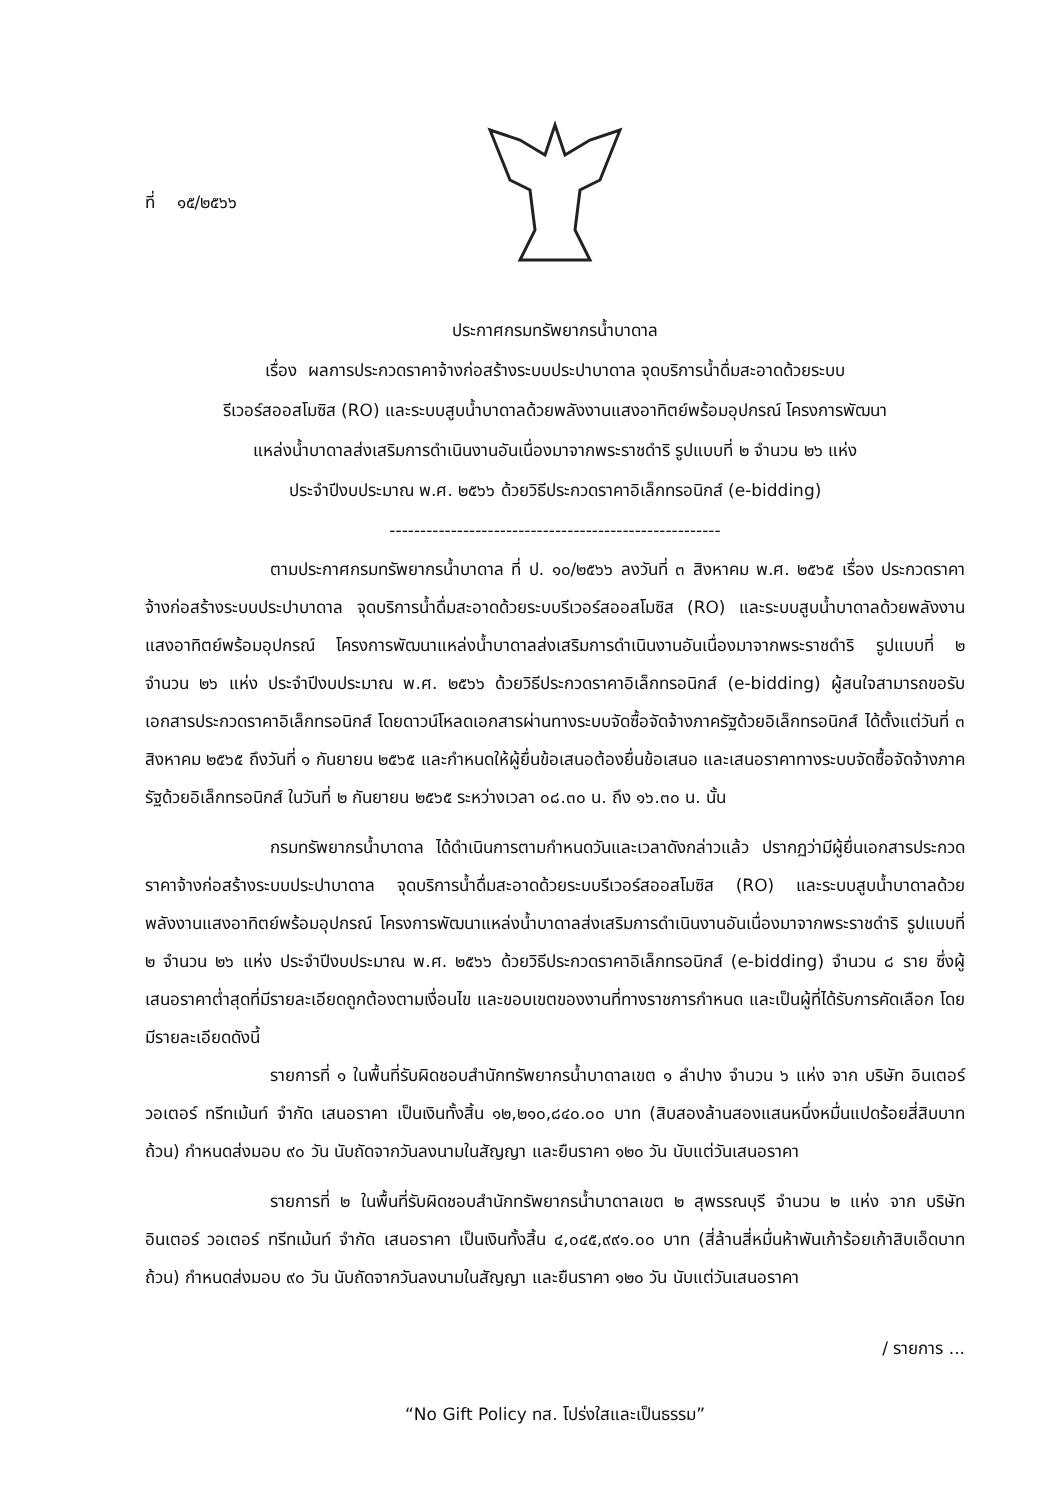ที่ ๑๕/๒๕๖๖
ประกาศกรมทรัพยากรน้ำบาดาล
เรื่อง ผลการประกวดราคาจ้างก่อสร้างระบบประปาบาดาล จุดบริการน้ำดื่มสะอาดด้วยระบบ
รีเวอร์สออสโมซิส (RO) และระบบสูบน้ำบาดาลด้วยพลังงานแสงอาทิตย์พร้อมอุปกรณ์ โครงการพัฒนา
แหล่งน้ำบาดาลส่งเสริมการดำเนินงานอันเนื่องมาจากพระราชดำริ รูปแบบที่ ๒ จำนวน ๒๖ แห่ง
ประจำปีงบประมาณ พ.ศ. ๒๕๖๖ ด้วยวิธีประกวดราคาอิเล็กทรอนิกส์ (e-bidding)
------------------------------------------------------
ตามประกาศกรมทรัพยากรน้ำบาดาล ที่ ป. ๑๐/๒๕๖๖ ลงวันที่ ๓ สิงหาคม พ.ศ. ๒๕๖๕ เรื่อง ประกวดราคาจ้างก่อสร้างระบบประปาบาดาล จุดบริการน้ำดื่มสะอาดด้วยระบบรีเวอร์สออสโมซิส (RO) และระบบสูบน้ำบาดาลด้วยพลังงานแสงอาทิตย์พร้อมอุปกรณ์ โครงการพัฒนาแหล่งน้ำบาดาลส่งเสริมการดำเนินงานอันเนื่องมาจากพระราชดำริ รูปแบบที่ ๒ จำนวน ๒๖ แห่ง ประจำปีงบประมาณ พ.ศ. ๒๕๖๖ ด้วยวิธีประกวดราคาอิเล็กทรอนิกส์ (e-bidding) ผู้สนใจสามารถขอรับเอกสารประกวดราคาอิเล็กทรอนิกส์ โดยดาวน์โหลดเอกสารผ่านทางระบบจัดซื้อจัดจ้างภาครัฐด้วยอิเล็กทรอนิกส์ ได้ตั้งแต่วันที่ ๓ สิงหาคม ๒๕๖๕ ถึงวันที่ ๑ กันยายน ๒๕๖๕ และกำหนดให้ผู้ยื่นข้อเสนอต้องยื่นข้อเสนอ และเสนอราคาทางระบบจัดซื้อจัดจ้างภาครัฐด้วยอิเล็กทรอนิกส์ ในวันที่ ๒ กันยายน ๒๕๖๕ ระหว่างเวลา ๐๘.๓๐ น. ถึง ๑๖.๓๐ น. นั้น
กรมทรัพยากรน้ำบาดาล ได้ดำเนินการตามกำหนดวันและเวลาดังกล่าวแล้ว ปรากฏว่ามีผู้ยื่นเอกสารประกวดราคาจ้างก่อสร้างระบบประปาบาดาล จุดบริการน้ำดื่มสะอาดด้วยระบบรีเวอร์สออสโมซิส (RO) และระบบสูบน้ำบาดาลด้วยพลังงานแสงอาทิตย์พร้อมอุปกรณ์ โครงการพัฒนาแหล่งน้ำบาดาลส่งเสริมการดำเนินงานอันเนื่องมาจากพระราชดำริ รูปแบบที่ ๒ จำนวน ๒๖ แห่ง ประจำปีงบประมาณ พ.ศ. ๒๕๖๖ ด้วยวิธีประกวดราคาอิเล็กทรอนิกส์ (e-bidding) จำนวน ๘ ราย ซึ่งผู้เสนอราคาต่ำสุดที่มีรายละเอียดถูกต้องตามเงื่อนไข และขอบเขตของงานที่ทางราชการกำหนด และเป็นผู้ที่ได้รับการคัดเลือก โดยมีรายละเอียดดังนี้
รายการที่ ๑ ในพื้นที่รับผิดชอบสำนักทรัพยากรน้ำบาดาลเขต ๑ ลำปาง จำนวน ๖ แห่ง จาก บริษัท อินเตอร์ วอเตอร์ ทรีทเม้นท์ จำกัด เสนอราคา เป็นเงินทั้งสิ้น ๑๒,๒๑๐,๘๔๐.๐๐ บาท (สิบสองล้านสองแสนหนึ่งหมื่นแปดร้อยสี่สิบบาทถ้วน) กำหนดส่งมอบ ๙๐ วัน นับถัดจากวันลงนามในสัญญา และยืนราคา ๑๒๐ วัน นับแต่วันเสนอราคา
รายการที่ ๒ ในพื้นที่รับผิดชอบสำนักทรัพยากรน้ำบาดาลเขต ๒ สุพรรณบุรี จำนวน ๒ แห่ง จาก บริษัท อินเตอร์ วอเตอร์ ทรีทเม้นท์ จำกัด เสนอราคา เป็นเงินทั้งสิ้น ๔,๐๔๕,๙๙๑.๐๐ บาท (สี่ล้านสี่หมื่นห้าพันเก้าร้อยเก้าสิบเอ็ดบาทถ้วน) กำหนดส่งมอบ ๙๐ วัน นับถัดจากวันลงนามในสัญญา และยืนราคา ๑๒๐ วัน นับแต่วันเสนอราคา
/ รายการ ...
“No Gift Policy ทส. โปร่งใสและเป็นธรรม”